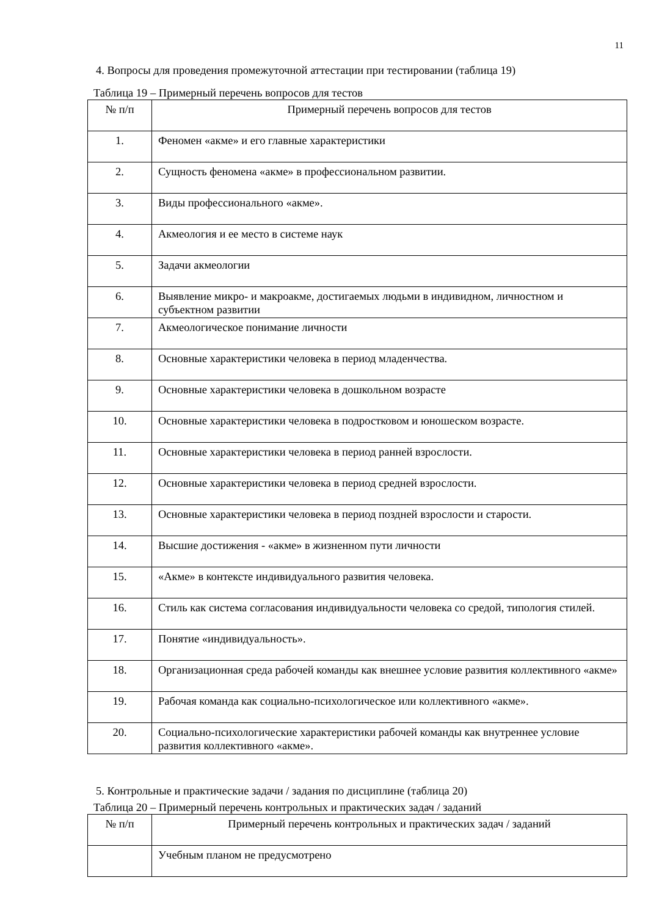11
4. Вопросы для проведения промежуточной аттестации при тестировании (таблица 19)
Таблица 19 – Примерный перечень вопросов для тестов
| № п/п | Примерный перечень вопросов для тестов |
| 1. | Феномен «акме» и его главные характеристики |
| 2. | Сущность феномена «акме» в профессиональном развитии. |
| 3. | Виды профессионального «акме». |
| 4. | Акмеология и ее место в системе наук |
| 5. | Задачи акмеологии |
| 6. | Выявление микро- и макроакме, достигаемых людьми в индивидном, личностном и субъектном развитии |
| 7. | Акмеологическое понимание личности |
| 8. | Основные характеристики человека в период младенчества. |
| 9. | Основные характеристики человека в дошкольном возрасте |
| 10. | Основные характеристики человека в подростковом и юношеском возрасте. |
| 11. | Основные характеристики человека в период ранней взрослости. |
| 12. | Основные характеристики человека в период средней взрослости. |
| 13. | Основные характеристики человека в период поздней взрослости и старости. |
| 14. | Высшие достижения - «акме» в жизненном пути личности |
| 15. | «Акме» в контексте индивидуального развития человека. |
| 16. | Стиль как система согласования индивидуальности человека со средой, типология стилей. |
| 17. | Понятие «индивидуальность». |
| 18. | Организационная среда рабочей команды как внешнее условие развития коллективного «акме» |
| 19. | Рабочая команда как социально-психологическое или коллективного «акме». |
| 20. | Социально-психологические характеристики рабочей команды как внутреннее условие развития коллективного «акме». |
5. Контрольные и практические задачи / задания по дисциплине (таблица 20)
Таблица 20 – Примерный перечень контрольных и практических задач / заданий
| № п/п | Примерный перечень контрольных и практических задач / заданий |
| | Учебным планом не предусмотрено |